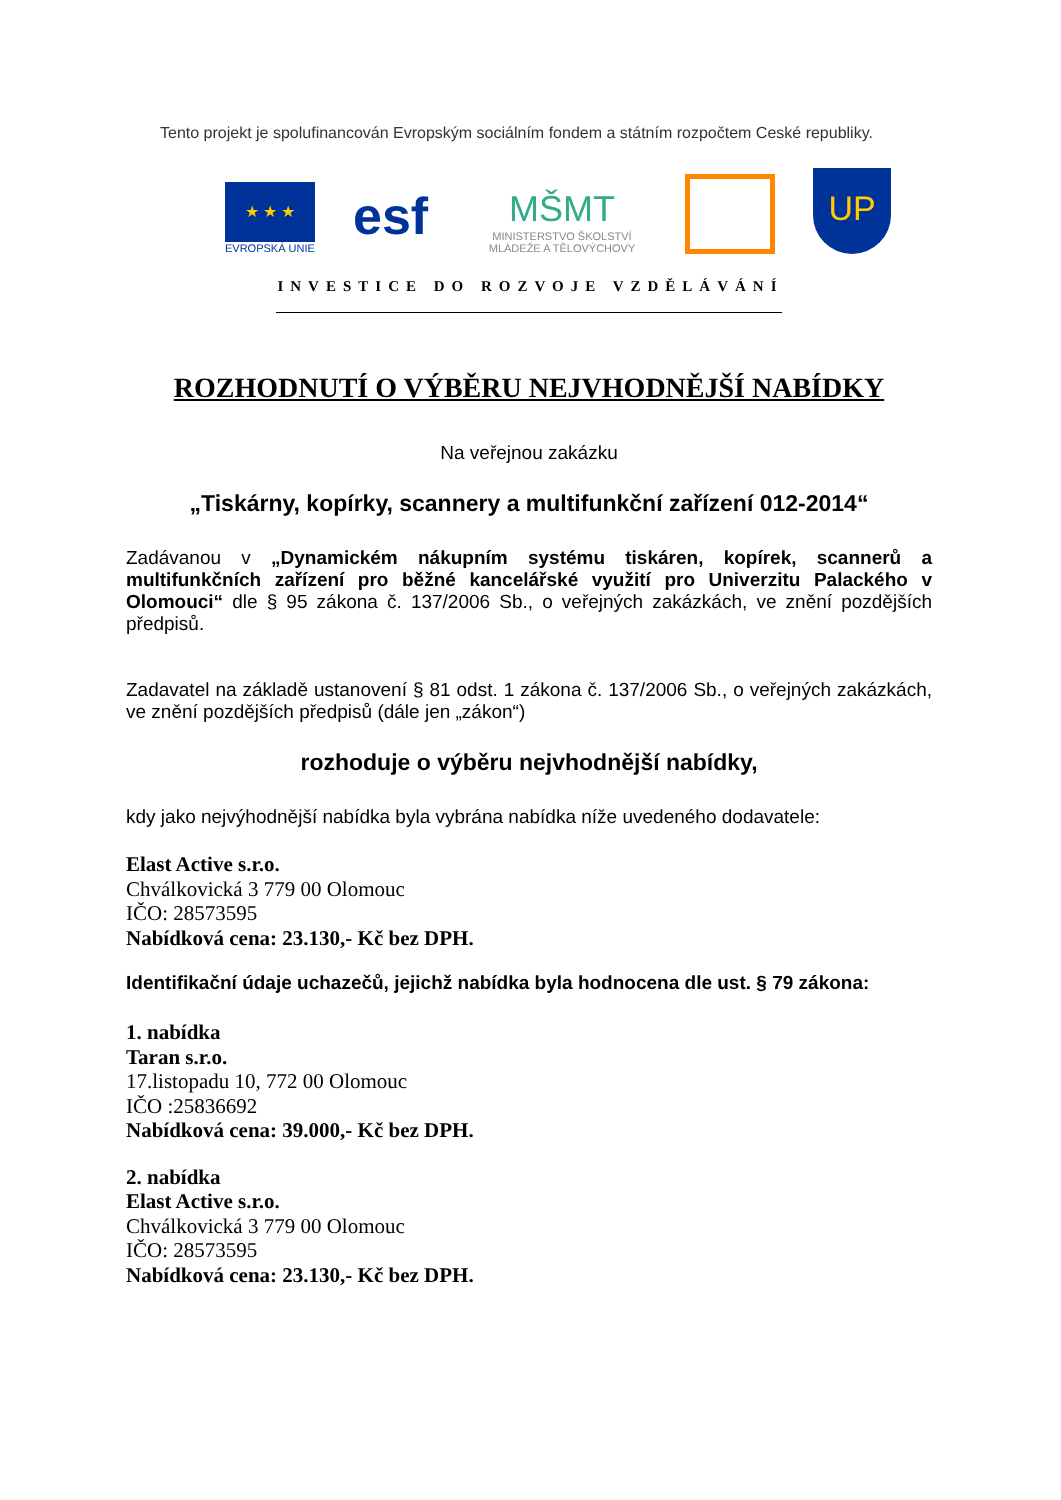Tento projekt je spolufinancován Evropským sociálním fondem a státním rozpočtem Ceské republiky.
★ ★ ★
EVROPSKÁ UNIE
esf
MŠMT
MINISTERSTVO ŠKOLSTVÍ
MLÁDEŽE A TĚLOVÝCHOVY
UP
INVESTICE DO ROZVOJE VZDĚLÁVÁNÍ
ROZHODNUTÍ O VÝBĚRU NEJVHODNĚJŠÍ NABÍDKY
Na veřejnou zakázku
„Tiskárny, kopírky, scannery a multifunkční zařízení 012-2014“
Zadávanou v „Dynamickém nákupním systému tiskáren, kopírek, scannerů a multifunkčních zařízení pro běžné kancelářské využití pro Univerzitu Palackého v Olomouci“ dle § 95 zákona č. 137/2006 Sb., o veřejných zakázkách, ve znění pozdějších předpisů.
Zadavatel na základě ustanovení § 81 odst. 1 zákona č. 137/2006 Sb., o veřejných zakázkách, ve znění pozdějších předpisů (dále jen „zákon“)
rozhoduje o výběru nejvhodnější nabídky,
kdy jako nejvýhodnější nabídka byla vybrána nabídka níže uvedeného dodavatele:
Elast Active s.r.o.
Chválkovická 3 779 00 Olomouc
IČO: 28573595
Nabídková cena: 23.130,- Kč bez DPH.
Identifikační údaje uchazečů, jejichž nabídka byla hodnocena dle ust. § 79 zákona:
1. nabídka
Taran s.r.o.
17.listopadu 10, 772 00 Olomouc
IČO :25836692
Nabídková cena: 39.000,- Kč bez DPH.
2. nabídka
Elast Active s.r.o.
Chválkovická 3 779 00 Olomouc
IČO: 28573595
Nabídková cena: 23.130,- Kč bez DPH.